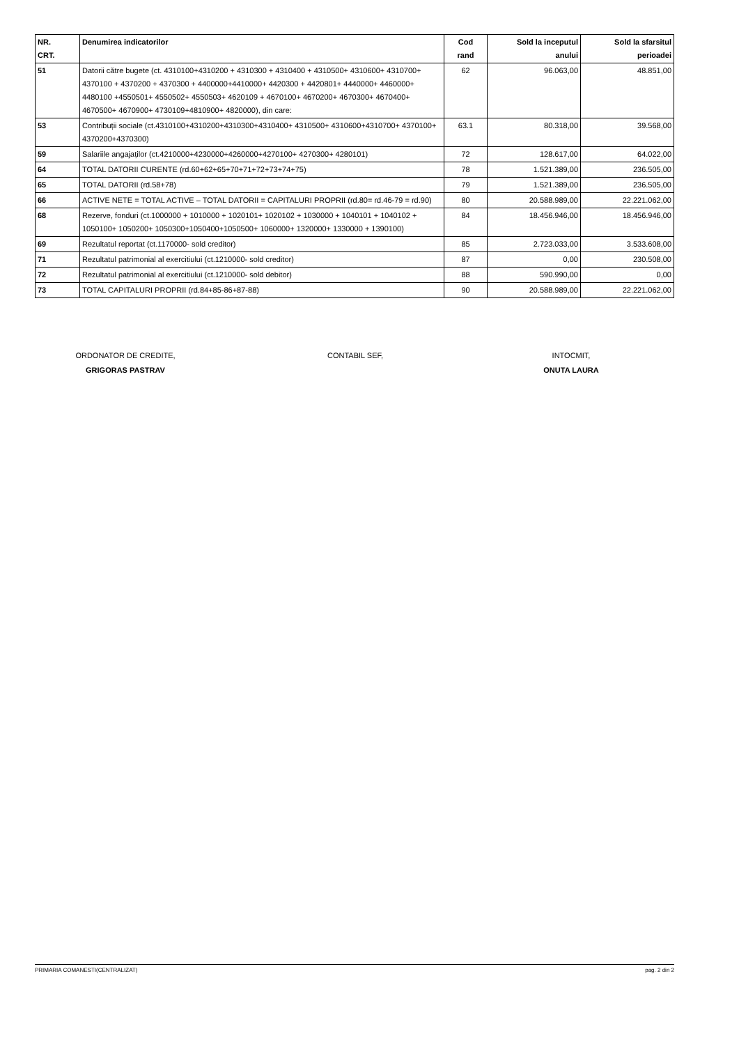| NR. CRT. | Denumirea indicatorilor | Cod rand | Sold la inceputul anului | Sold la sfarsitul perioadei |
| --- | --- | --- | --- | --- |
| 51 | Datorii către bugete (ct. 4310100+4310200 + 4310300 + 4310400 + 4310500+ 4310600+ 4310700+ 4370100 + 4370200 + 4370300 + 4400000+4410000+ 4420300 + 4420801+ 4440000+ 4460000+ 4480100 +4550501+ 4550502+ 4550503+ 4620109 + 4670100+ 4670200+ 4670300+ 4670400+ 4670500+ 4670900+ 4730109+4810900+ 4820000), din care: | 62 | 96.063,00 | 48.851,00 |
| 53 | Contribuții sociale (ct.4310100+4310200+4310300+4310400+ 4310500+ 4310600+4310700+ 4370100+ 4370200+4370300) | 63.1 | 80.318,00 | 39.568,00 |
| 59 | Salariile angajaților (ct.4210000+4230000+4260000+4270100+ 4270300+ 4280101) | 72 | 128.617,00 | 64.022,00 |
| 64 | TOTAL DATORII CURENTE (rd.60+62+65+70+71+72+73+74+75) | 78 | 1.521.389,00 | 236.505,00 |
| 65 | TOTAL DATORII (rd.58+78) | 79 | 1.521.389,00 | 236.505,00 |
| 66 | ACTIVE NETE = TOTAL ACTIVE – TOTAL DATORII = CAPITALURI PROPRII (rd.80= rd.46-79 = rd.90) | 80 | 20.588.989,00 | 22.221.062,00 |
| 68 | Rezerve, fonduri (ct.1000000 + 1010000 + 1020101+ 1020102 + 1030000 + 1040101 + 1040102 + 1050100+ 1050200+ 1050300+1050400+1050500+ 1060000+ 1320000+ 1330000 + 1390100) | 84 | 18.456.946,00 | 18.456.946,00 |
| 69 | Rezultatul reportat (ct.1170000- sold creditor) | 85 | 2.723.033,00 | 3.533.608,00 |
| 71 | Rezultatul patrimonial al exercitiului (ct.1210000- sold creditor) | 87 | 0,00 | 230.508,00 |
| 72 | Rezultatul patrimonial al exercitiului (ct.1210000- sold debitor) | 88 | 590.990,00 | 0,00 |
| 73 | TOTAL CAPITALURI PROPRII (rd.84+85-86+87-88) | 90 | 20.588.989,00 | 22.221.062,00 |
ORDONATOR DE CREDITE,
GRIGORAS PASTRAV
CONTABIL SEF, INTOCMIT,
ONUTA LAURA
PRIMARIA COMANESTI(CENTRALIZAT) pag. 2 din 2